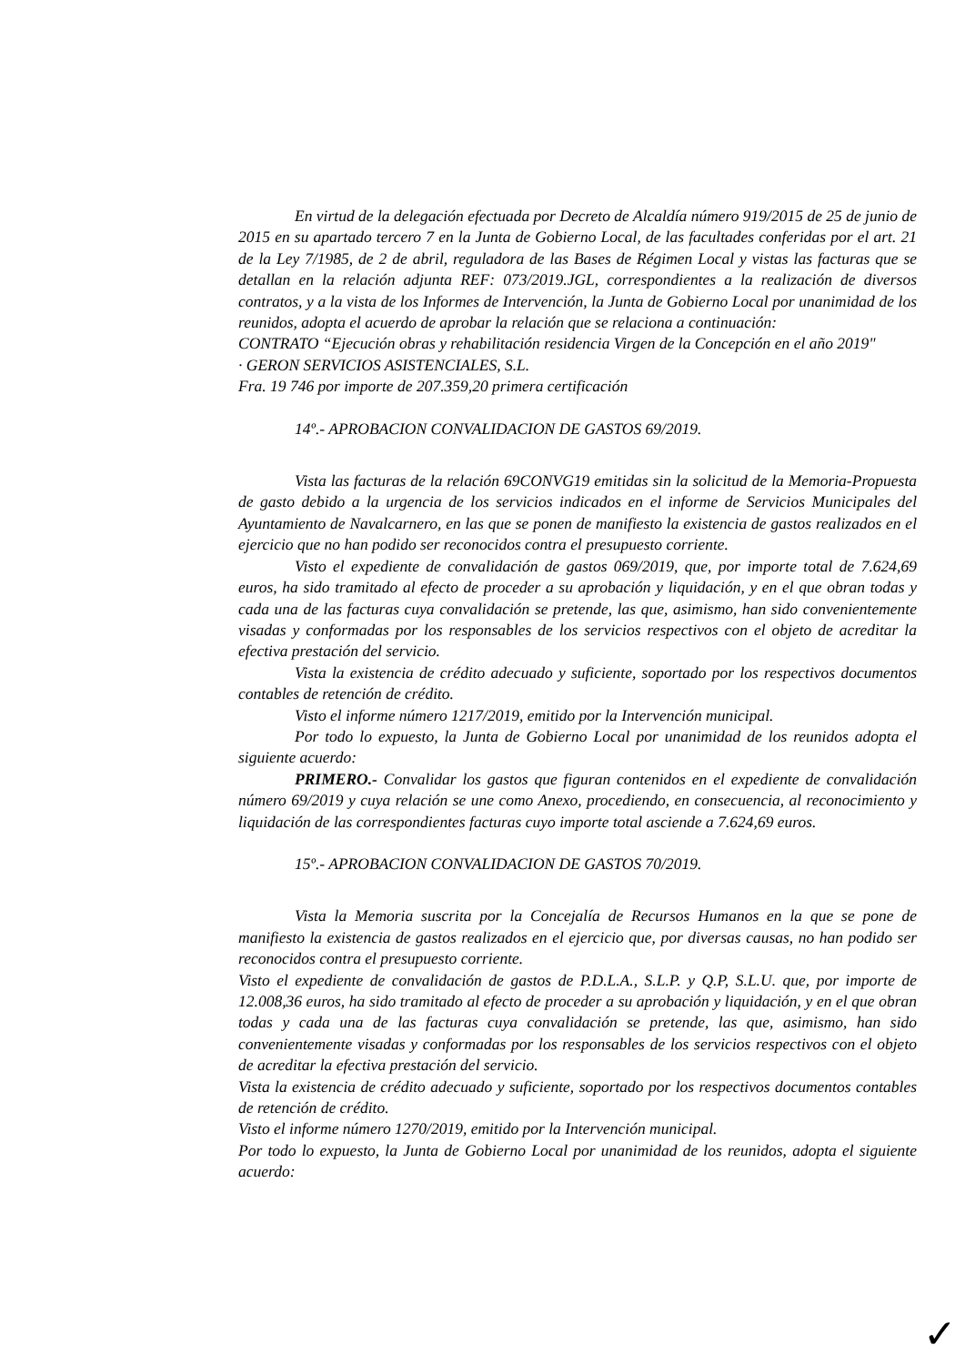En virtud de la delegación efectuada por Decreto de Alcaldía número 919/2015 de 25 de junio de 2015 en su apartado tercero 7 en la Junta de Gobierno Local, de las facultades conferidas por el art. 21 de la Ley 7/1985, de 2 de abril, reguladora de las Bases de Régimen Local y vistas las facturas que se detallan en la relación adjunta REF: 073/2019.JGL, correspondientes a la realización de diversos contratos, y a la vista de los Informes de Intervención, la Junta de Gobierno Local por unanimidad de los reunidos, adopta el acuerdo de aprobar la relación que se relaciona a continuación:
CONTRATO “Ejecución obras y rehabilitación residencia Virgen de la Concepción en el año 2019"
· GERON SERVICIOS ASISTENCIALES, S.L.
Fra. 19 746 por importe de 207.359,20 primera certificación
14º.- APROBACION CONVALIDACION DE GASTOS 69/2019.
Vista las facturas de la relación 69CONVG19 emitidas sin la solicitud de la Memoria-Propuesta de gasto debido a la urgencia de los servicios indicados en el informe de Servicios Municipales del Ayuntamiento de Navalcarnero, en las que se ponen de manifiesto la existencia de gastos realizados en el ejercicio que no han podido ser reconocidos contra el presupuesto corriente.
Visto el expediente de convalidación de gastos 069/2019, que, por importe total de 7.624,69 euros, ha sido tramitado al efecto de proceder a su aprobación y liquidación, y en el que obran todas y cada una de las facturas cuya convalidación se pretende, las que, asimismo, han sido convenientemente visadas y conformadas por los responsables de los servicios respectivos con el objeto de acreditar la efectiva prestación del servicio.
Vista la existencia de crédito adecuado y suficiente, soportado por los respectivos documentos contables de retención de crédito.
Visto el informe número 1217/2019, emitido por la Intervención municipal.
Por todo lo expuesto, la Junta de Gobierno Local por unanimidad de los reunidos adopta el siguiente acuerdo:
PRIMERO.- Convalidar los gastos que figuran contenidos en el expediente de convalidación número 69/2019 y cuya relación se une como Anexo, procediendo, en consecuencia, al reconocimiento y liquidación de las correspondientes facturas cuyo importe total asciende a 7.624,69 euros.
15º.- APROBACION CONVALIDACION DE GASTOS 70/2019.
Vista la Memoria suscrita por la Concejalía de Recursos Humanos en la que se pone de manifiesto la existencia de gastos realizados en el ejercicio que, por diversas causas, no han podido ser reconocidos contra el presupuesto corriente.
Visto el expediente de convalidación de gastos de P.D.L.A., S.L.P. y Q.P, S.L.U. que, por importe de 12.008,36 euros, ha sido tramitado al efecto de proceder a su aprobación y liquidación, y en el que obran todas y cada una de las facturas cuya convalidación se pretende, las que, asimismo, han sido convenientemente visadas y conformadas por los responsables de los servicios respectivos con el objeto de acreditar la efectiva prestación del servicio.
Vista la existencia de crédito adecuado y suficiente, soportado por los respectivos documentos contables de retención de crédito.
Visto el informe número 1270/2019, emitido por la Intervención municipal.
Por todo lo expuesto, la Junta de Gobierno Local por unanimidad de los reunidos, adopta el siguiente acuerdo:
✓